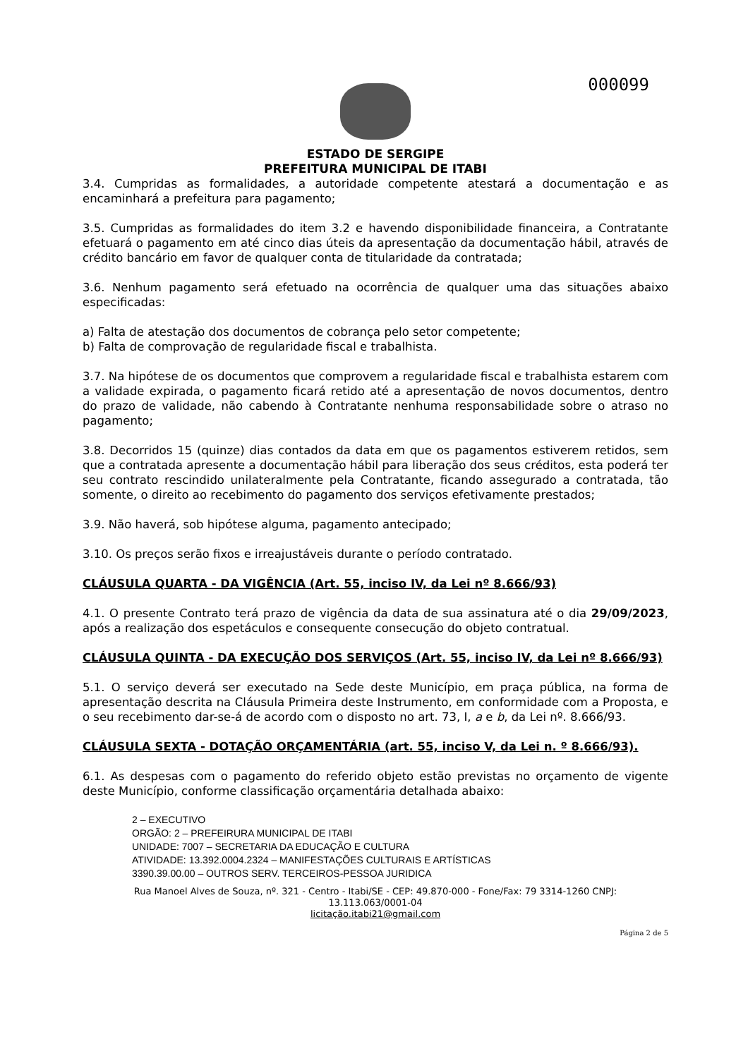000099
ESTADO DE SERGIPE
PREFEITURA MUNICIPAL DE ITABI
3.4. Cumpridas as formalidades, a autoridade competente atestará a documentação e as encaminhará a prefeitura para pagamento;
3.5. Cumpridas as formalidades do item 3.2 e havendo disponibilidade financeira, a Contratante efetuará o pagamento em até cinco dias úteis da apresentação da documentação hábil, através de crédito bancário em favor de qualquer conta de titularidade da contratada;
3.6. Nenhum pagamento será efetuado na ocorrência de qualquer uma das situações abaixo especificadas:
a) Falta de atestação dos documentos de cobrança pelo setor competente;
b) Falta de comprovação de regularidade fiscal e trabalhista.
3.7. Na hipótese de os documentos que comprovem a regularidade fiscal e trabalhista estarem com a validade expirada, o pagamento ficará retido até a apresentação de novos documentos, dentro do prazo de validade, não cabendo à Contratante nenhuma responsabilidade sobre o atraso no pagamento;
3.8. Decorridos 15 (quinze) dias contados da data em que os pagamentos estiverem retidos, sem que a contratada apresente a documentação hábil para liberação dos seus créditos, esta poderá ter seu contrato rescindido unilateralmente pela Contratante, ficando assegurado a contratada, tão somente, o direito ao recebimento do pagamento dos serviços efetivamente prestados;
3.9. Não haverá, sob hipótese alguma, pagamento antecipado;
3.10. Os preços serão fixos e irreajustáveis durante o período contratado.
CLÁUSULA QUARTA - DA VIGÊNCIA (Art. 55, inciso IV, da Lei nº 8.666/93)
4.1. O presente Contrato terá prazo de vigência da data de sua assinatura até o dia 29/09/2023, após a realização dos espetáculos e consequente consecução do objeto contratual.
CLÁUSULA QUINTA - DA EXECUÇÃO DOS SERVIÇOS (Art. 55, inciso IV, da Lei nº 8.666/93)
5.1. O serviço deverá ser executado na Sede deste Município, em praça pública, na forma de apresentação descrita na Cláusula Primeira deste Instrumento, em conformidade com a Proposta, e o seu recebimento dar-se-á de acordo com o disposto no art. 73, I, a e b, da Lei nº. 8.666/93.
CLÁUSULA SEXTA - DOTAÇÃO ORÇAMENTÁRIA (art. 55, inciso V, da Lei n. º 8.666/93).
6.1. As despesas com o pagamento do referido objeto estão previstas no orçamento de vigente deste Município, conforme classificação orçamentária detalhada abaixo:
2 – EXECUTIVO
ORGÃO: 2 – PREFEIRURA MUNICIPAL DE ITABI
UNIDADE: 7007 – SECRETARIA DA EDUCAÇÃO E CULTURA
ATIVIDADE: 13.392.0004.2324 – MANIFESTAÇÕES CULTURAIS E ARTÍSTICAS
3390.39.00.00 – OUTROS SERV. TERCEIROS-PESSOA JURIDICA
Rua Manoel Alves de Souza, nº. 321 - Centro - Itabi/SE - CEP: 49.870-000 - Fone/Fax: 79 3314-1260 CNPJ:
13.113.063/0001-04
licitação.itabi21@gmail.com
Página 2 de 5